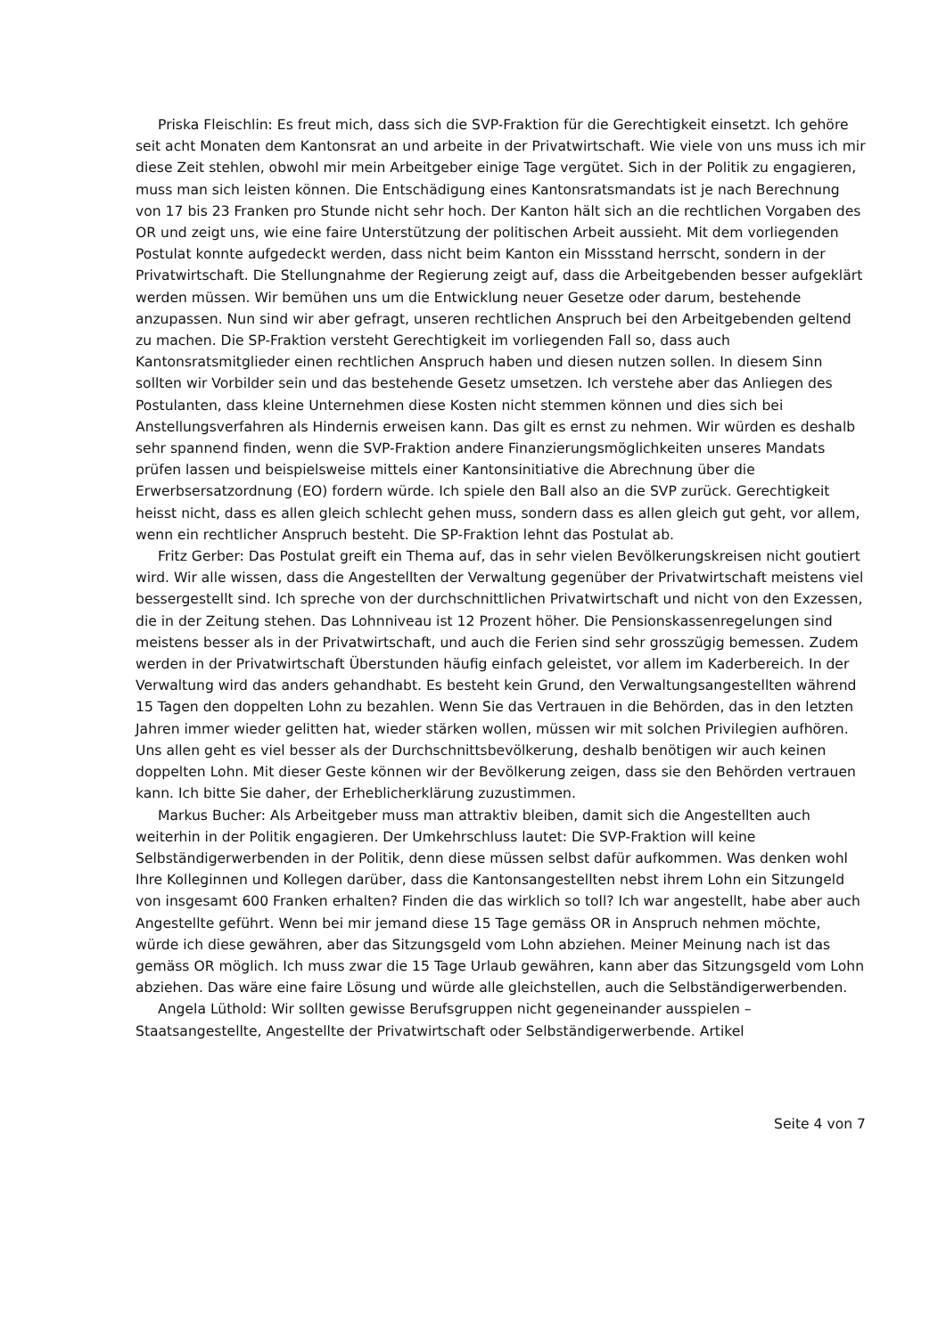Priska Fleischlin: Es freut mich, dass sich die SVP-Fraktion für die Gerechtigkeit einsetzt. Ich gehöre seit acht Monaten dem Kantonsrat an und arbeite in der Privatwirtschaft. Wie viele von uns muss ich mir diese Zeit stehlen, obwohl mir mein Arbeitgeber einige Tage vergütet. Sich in der Politik zu engagieren, muss man sich leisten können. Die Entschädigung eines Kantonsratsmandats ist je nach Berechnung von 17 bis 23 Franken pro Stunde nicht sehr hoch. Der Kanton hält sich an die rechtlichen Vorgaben des OR und zeigt uns, wie eine faire Unterstützung der politischen Arbeit aussieht. Mit dem vorliegenden Postulat konnte aufgedeckt werden, dass nicht beim Kanton ein Missstand herrscht, sondern in der Privatwirtschaft. Die Stellungnahme der Regierung zeigt auf, dass die Arbeitgebenden besser aufgeklärt werden müssen. Wir bemühen uns um die Entwicklung neuer Gesetze oder darum, bestehende anzupassen. Nun sind wir aber gefragt, unseren rechtlichen Anspruch bei den Arbeitgebenden geltend zu machen. Die SP-Fraktion versteht Gerechtigkeit im vorliegenden Fall so, dass auch Kantonsratsmitglieder einen rechtlichen Anspruch haben und diesen nutzen sollen. In diesem Sinn sollten wir Vorbilder sein und das bestehende Gesetz umsetzen. Ich verstehe aber das Anliegen des Postulanten, dass kleine Unternehmen diese Kosten nicht stemmen können und dies sich bei Anstellungsverfahren als Hindernis erweisen kann. Das gilt es ernst zu nehmen. Wir würden es deshalb sehr spannend finden, wenn die SVP-Fraktion andere Finanzierungsmöglichkeiten unseres Mandats prüfen lassen und beispielsweise mittels einer Kantonsinitiative die Abrechnung über die Erwerbsersatzordnung (EO) fordern würde. Ich spiele den Ball also an die SVP zurück. Gerechtigkeit heisst nicht, dass es allen gleich schlecht gehen muss, sondern dass es allen gleich gut geht, vor allem, wenn ein rechtlicher Anspruch besteht. Die SP-Fraktion lehnt das Postulat ab.
Fritz Gerber: Das Postulat greift ein Thema auf, das in sehr vielen Bevölkerungskreisen nicht goutiert wird. Wir alle wissen, dass die Angestellten der Verwaltung gegenüber der Privatwirtschaft meistens viel bessergestellt sind. Ich spreche von der durchschnittlichen Privatwirtschaft und nicht von den Exzessen, die in der Zeitung stehen. Das Lohnniveau ist 12 Prozent höher. Die Pensionskassenregelungen sind meistens besser als in der Privatwirtschaft, und auch die Ferien sind sehr grosszügig bemessen. Zudem werden in der Privatwirtschaft Überstunden häufig einfach geleistet, vor allem im Kaderbereich. In der Verwaltung wird das anders gehandhabt. Es besteht kein Grund, den Verwaltungsangestellten während 15 Tagen den doppelten Lohn zu bezahlen. Wenn Sie das Vertrauen in die Behörden, das in den letzten Jahren immer wieder gelitten hat, wieder stärken wollen, müssen wir mit solchen Privilegien aufhören. Uns allen geht es viel besser als der Durchschnittsbevölkerung, deshalb benötigen wir auch keinen doppelten Lohn. Mit dieser Geste können wir der Bevölkerung zeigen, dass sie den Behörden vertrauen kann. Ich bitte Sie daher, der Erheblicherklärung zuzustimmen.
Markus Bucher: Als Arbeitgeber muss man attraktiv bleiben, damit sich die Angestellten auch weiterhin in der Politik engagieren. Der Umkehrschluss lautet: Die SVP-Fraktion will keine Selbständigerwerbenden in der Politik, denn diese müssen selbst dafür aufkommen. Was denken wohl Ihre Kolleginnen und Kollegen darüber, dass die Kantonsangestellten nebst ihrem Lohn ein Sitzungeld von insgesamt 600 Franken erhalten? Finden die das wirklich so toll? Ich war angestellt, habe aber auch Angestellte geführt. Wenn bei mir jemand diese 15 Tage gemäss OR in Anspruch nehmen möchte, würde ich diese gewähren, aber das Sitzungsgeld vom Lohn abziehen. Meiner Meinung nach ist das gemäss OR möglich. Ich muss zwar die 15 Tage Urlaub gewähren, kann aber das Sitzungsgeld vom Lohn abziehen. Das wäre eine faire Lösung und würde alle gleichstellen, auch die Selbständigerwerbenden.
Angela Lüthold: Wir sollten gewisse Berufsgruppen nicht gegeneinander ausspielen – Staatsangestellte, Angestellte der Privatwirtschaft oder Selbständigerwerbende. Artikel
Seite 4 von 7